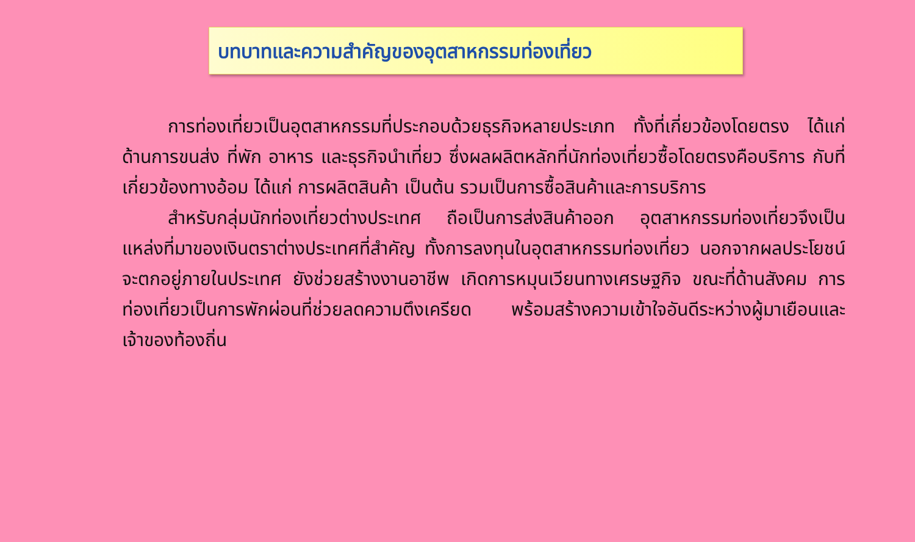บทบาทและความสำคัญของอุตสาหกรรมท่องเที่ยว
การท่องเที่ยวเป็นอุตสาหกรรมที่ประกอบด้วยธุรกิจหลายประเภท ทั้งที่เกี่ยวข้องโดยตรง ได้แก่ ด้านการขนส่ง ที่พัก อาหาร และธุรกิจนำเที่ยว ซึ่งผลผลิตหลักที่นักท่องเที่ยวซื้อโดยตรงคือบริการ กับที่เกี่ยวข้องทางอ้อม ได้แก่ การผลิตสินค้า เป็นต้น รวมเป็นการซื้อสินค้าและการบริการ
สำหรับกลุ่มนักท่องเที่ยวต่างประเทศ ถือเป็นการส่งสินค้าออก อุตสาหกรรมท่องเที่ยวจึงเป็นแหล่งที่มาของเงินตราต่างประเทศที่สำคัญ ทั้งการลงทุนในอุตสาหกรรมท่องเที่ยว นอกจากผลประโยชน์จะตกอยู่ภายในประเทศ ยังช่วยสร้างงานอาชีพ เกิดการหมุนเวียนทางเศรษฐกิจ ขณะที่ด้านสังคม การท่องเที่ยวเป็นการพักผ่อนที่ช่วยลดความตึงเครียด พร้อมสร้างความเข้าใจอันดีระหว่างผู้มาเยือนและเจ้าของท้องถิ่น